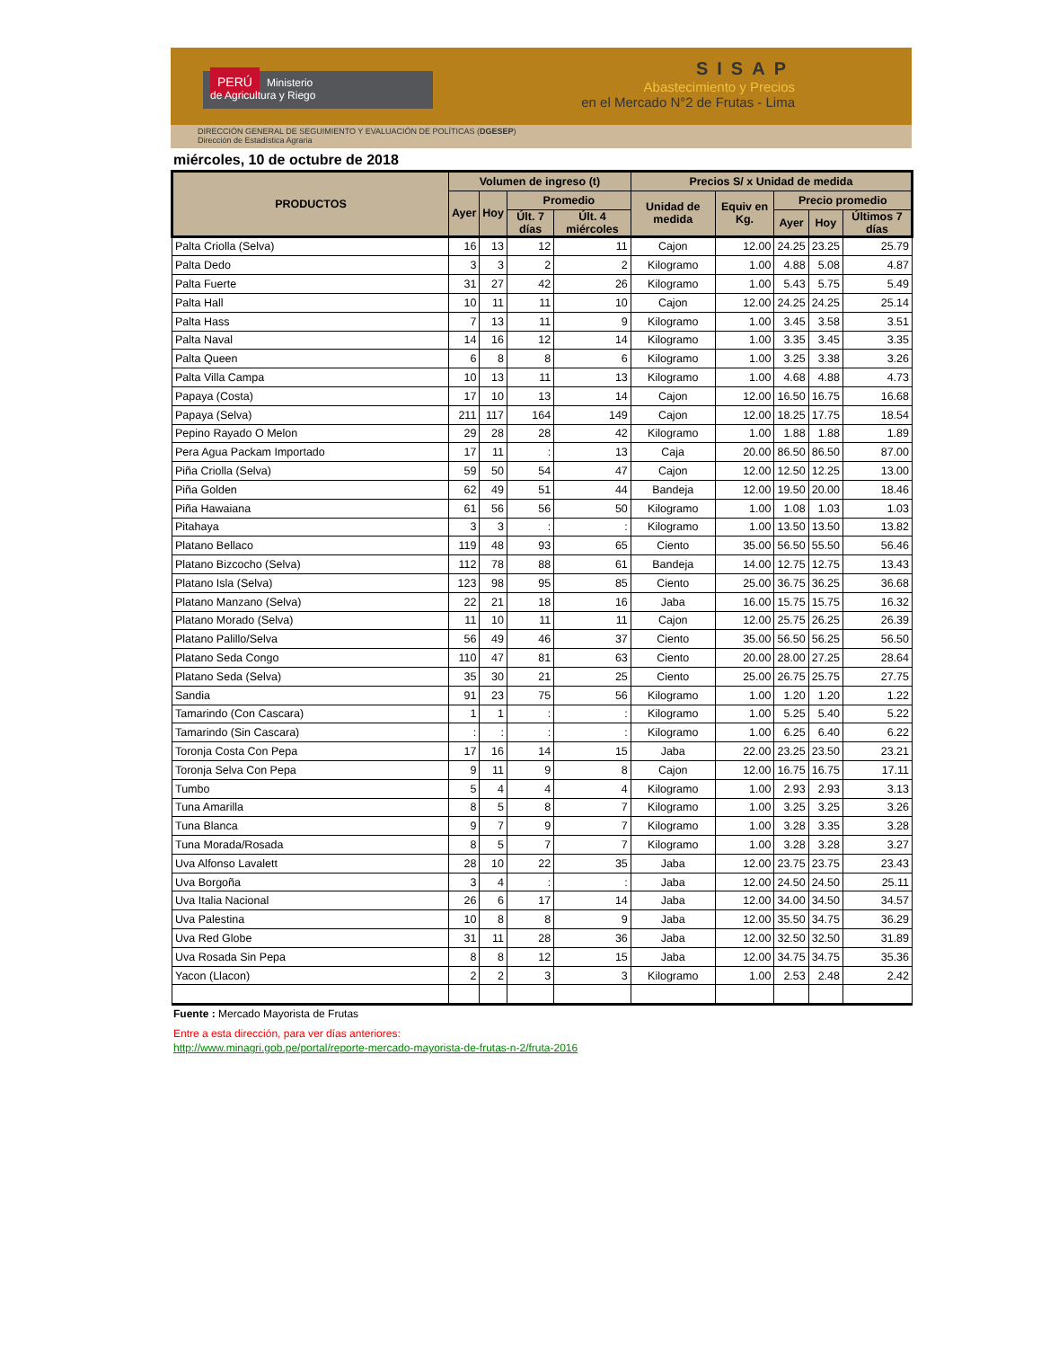PERÚ Ministerio
de Agricultura y Riego
SISAP
Abastecimiento y Precios
en el Mercado N°2 de Frutas - Lima
DIRECCIÓN GENERAL DE SEGUIMIENTO Y EVALUACIÓN DE POLÍTICAS (DGESEP)
Dirección de Estadística Agraria
miércoles, 10 de octubre de 2018
| PRODUCTOS | Volumen de ingreso (t) | | | | Precios S/ x Unidad de medida | | | | |
| --- | --- | --- | --- | --- | --- | --- | --- | --- | --- |
| | Ayer | Hoy | Promedio | | Unidad de medida | Equiv en Kg. | Precio promedio | | |
| | | | Últ. 7 días | Últ. 4 miércoles | | | Ayer | Hoy | Últimos 7 días |
| Palta Criolla (Selva) | 16 | 13 | 12 | 11 | Cajon | 12.00 | 24.25 | 23.25 | 25.79 |
| Palta Dedo | 3 | 3 | 2 | 2 | Kilogramo | 1.00 | 4.88 | 5.08 | 4.87 |
| Palta Fuerte | 31 | 27 | 42 | 26 | Kilogramo | 1.00 | 5.43 | 5.75 | 5.49 |
| Palta Hall | 10 | 11 | 11 | 10 | Cajon | 12.00 | 24.25 | 24.25 | 25.14 |
| Palta Hass | 7 | 13 | 11 | 9 | Kilogramo | 1.00 | 3.45 | 3.58 | 3.51 |
| Palta Naval | 14 | 16 | 12 | 14 | Kilogramo | 1.00 | 3.35 | 3.45 | 3.35 |
| Palta Queen | 6 | 8 | 8 | 6 | Kilogramo | 1.00 | 3.25 | 3.38 | 3.26 |
| Palta Villa Campa | 10 | 13 | 11 | 13 | Kilogramo | 1.00 | 4.68 | 4.88 | 4.73 |
| Papaya (Costa) | 17 | 10 | 13 | 14 | Cajon | 12.00 | 16.50 | 16.75 | 16.68 |
| Papaya (Selva) | 211 | 117 | 164 | 149 | Cajon | 12.00 | 18.25 | 17.75 | 18.54 |
| Pepino Rayado O Melon | 29 | 28 | 28 | 42 | Kilogramo | 1.00 | 1.88 | 1.88 | 1.89 |
| Pera Agua Packam Importado | 17 | 11 | : | 13 | Caja | 20.00 | 86.50 | 86.50 | 87.00 |
| Piña Criolla (Selva) | 59 | 50 | 54 | 47 | Cajon | 12.00 | 12.50 | 12.25 | 13.00 |
| Piña Golden | 62 | 49 | 51 | 44 | Bandeja | 12.00 | 19.50 | 20.00 | 18.46 |
| Piña Hawaiana | 61 | 56 | 56 | 50 | Kilogramo | 1.00 | 1.08 | 1.03 | 1.03 |
| Pitahaya | 3 | 3 | : | : | Kilogramo | 1.00 | 13.50 | 13.50 | 13.82 |
| Platano Bellaco | 119 | 48 | 93 | 65 | Ciento | 35.00 | 56.50 | 55.50 | 56.46 |
| Platano Bizcocho (Selva) | 112 | 78 | 88 | 61 | Bandeja | 14.00 | 12.75 | 12.75 | 13.43 |
| Platano Isla (Selva) | 123 | 98 | 95 | 85 | Ciento | 25.00 | 36.75 | 36.25 | 36.68 |
| Platano Manzano (Selva) | 22 | 21 | 18 | 16 | Jaba | 16.00 | 15.75 | 15.75 | 16.32 |
| Platano Morado (Selva) | 11 | 10 | 11 | 11 | Cajon | 12.00 | 25.75 | 26.25 | 26.39 |
| Platano Palillo/Selva | 56 | 49 | 46 | 37 | Ciento | 35.00 | 56.50 | 56.25 | 56.50 |
| Platano Seda Congo | 110 | 47 | 81 | 63 | Ciento | 20.00 | 28.00 | 27.25 | 28.64 |
| Platano Seda (Selva) | 35 | 30 | 21 | 25 | Ciento | 25.00 | 26.75 | 25.75 | 27.75 |
| Sandia | 91 | 23 | 75 | 56 | Kilogramo | 1.00 | 1.20 | 1.20 | 1.22 |
| Tamarindo (Con Cascara) | 1 | 1 | : | : | Kilogramo | 1.00 | 5.25 | 5.40 | 5.22 |
| Tamarindo (Sin Cascara) | : | : | : | : | Kilogramo | 1.00 | 6.25 | 6.40 | 6.22 |
| Toronja Costa Con Pepa | 17 | 16 | 14 | 15 | Jaba | 22.00 | 23.25 | 23.50 | 23.21 |
| Toronja Selva Con Pepa | 9 | 11 | 9 | 8 | Cajon | 12.00 | 16.75 | 16.75 | 17.11 |
| Tumbo | 5 | 4 | 4 | 4 | Kilogramo | 1.00 | 2.93 | 2.93 | 3.13 |
| Tuna Amarilla | 8 | 5 | 8 | 7 | Kilogramo | 1.00 | 3.25 | 3.25 | 3.26 |
| Tuna Blanca | 9 | 7 | 9 | 7 | Kilogramo | 1.00 | 3.28 | 3.35 | 3.28 |
| Tuna Morada/Rosada | 8 | 5 | 7 | 7 | Kilogramo | 1.00 | 3.28 | 3.28 | 3.27 |
| Uva Alfonso Lavalett | 28 | 10 | 22 | 35 | Jaba | 12.00 | 23.75 | 23.75 | 23.43 |
| Uva Borgoña | 3 | 4 | : | : | Jaba | 12.00 | 24.50 | 24.50 | 25.11 |
| Uva Italia Nacional | 26 | 6 | 17 | 14 | Jaba | 12.00 | 34.00 | 34.50 | 34.57 |
| Uva Palestina | 10 | 8 | 8 | 9 | Jaba | 12.00 | 35.50 | 34.75 | 36.29 |
| Uva Red Globe | 31 | 11 | 28 | 36 | Jaba | 12.00 | 32.50 | 32.50 | 31.89 |
| Uva Rosada Sin Pepa | 8 | 8 | 12 | 15 | Jaba | 12.00 | 34.75 | 34.75 | 35.36 |
| Yacon (Llacon) | 2 | 2 | 3 | 3 | Kilogramo | 1.00 | 2.53 | 2.48 | 2.42 |
Fuente : Mercado Mayorista de Frutas
Entre a esta dirección, para ver días anteriores:
http://www.minagri.gob.pe/portal/reporte-mercado-mayorista-de-frutas-n-2/fruta-2016